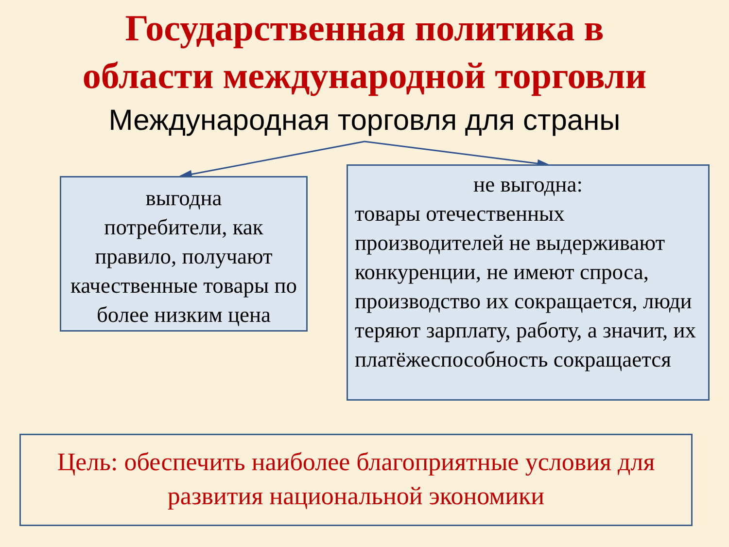Государственная политика в
области международной торговли
Международная торговля для страны
выгодна
потребители, как правило, получают качественные товары по более низким цена
не выгодна:
товары отечественных производителей не выдерживают конкуренции, не имеют спроса, производство их сокращается, люди теряют зарплату, работу, а значит, их платёжеспособность сокращается
Цель: обеспечить наиболее благоприятные условия для развития национальной экономики